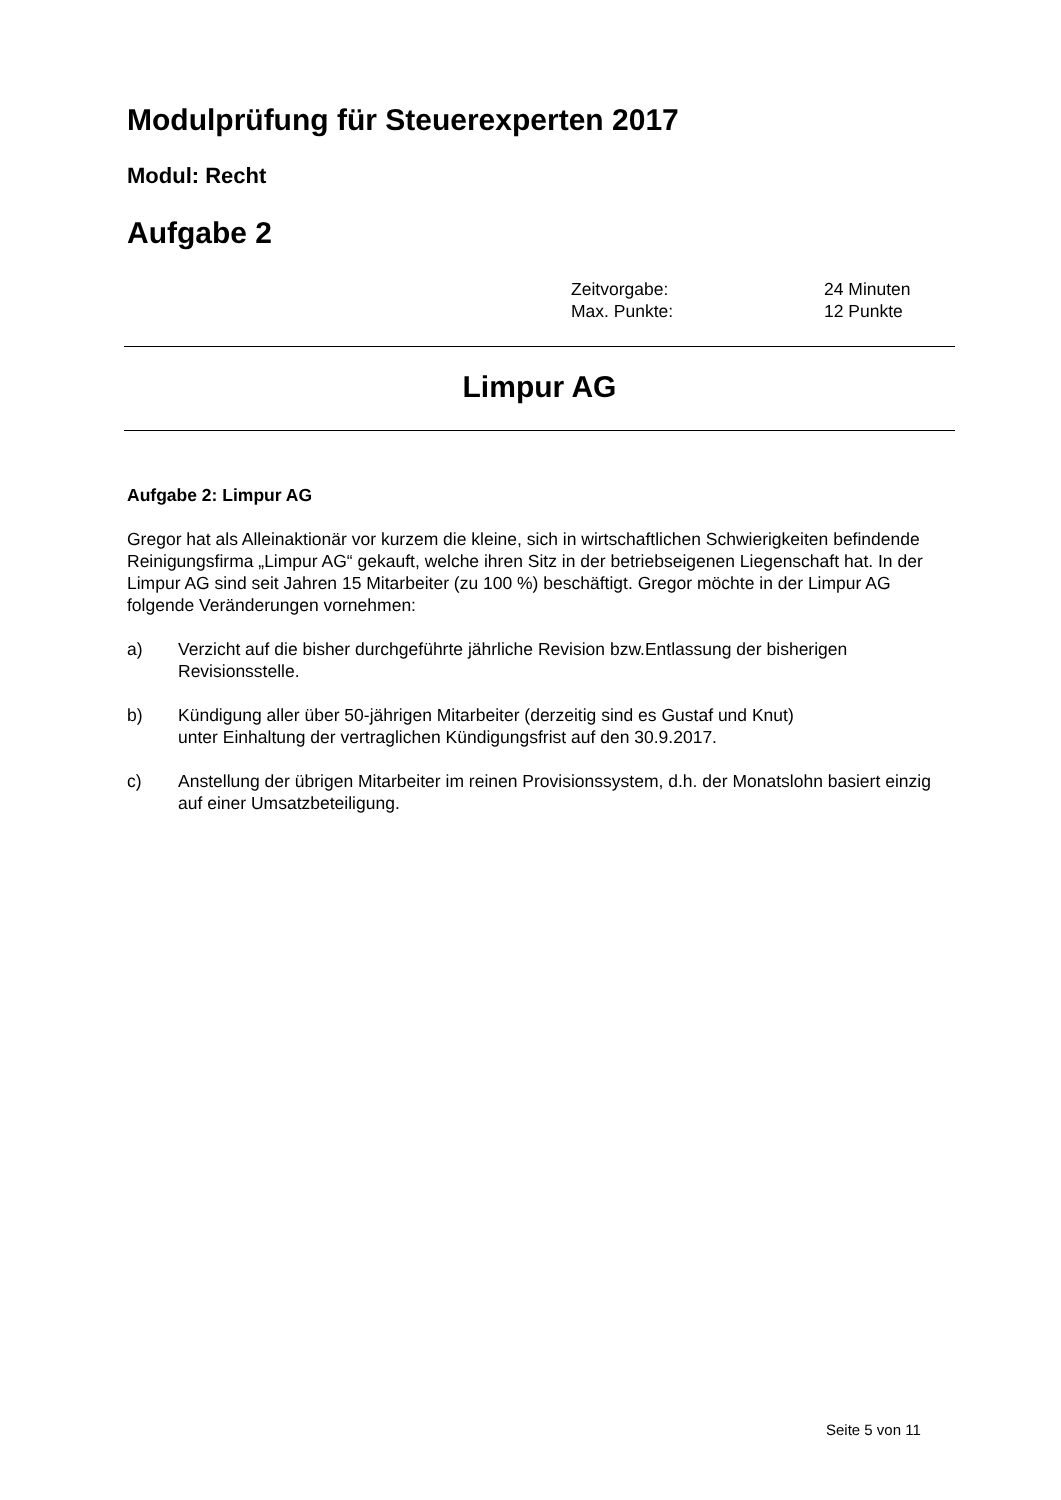Modulprüfung für Steuerexperten 2017
Modul: Recht
Aufgabe 2
Zeitvorgabe: 24 Minuten
Max. Punkte: 12 Punkte
Limpur AG
Aufgabe 2: Limpur AG
Gregor hat als Alleinaktionär vor kurzem die kleine, sich in wirtschaftlichen Schwierigkeiten befindende Reinigungsfirma „Limpur AG“ gekauft, welche ihren Sitz in der betriebseigenen Liegenschaft hat. In der Limpur AG sind seit Jahren 15 Mitarbeiter (zu 100 %) beschäftigt. Gregor möchte in der Limpur AG folgende Veränderungen vornehmen:
a) Verzicht auf die bisher durchgeführte jährliche Revision bzw.Entlassung der bisherigen Revisionsstelle.
b) Kündigung aller über 50-jährigen Mitarbeiter (derzeitig sind es Gustaf und Knut)
unter Einhaltung der vertraglichen Kündigungsfrist auf den 30.9.2017.
c) Anstellung der übrigen Mitarbeiter im reinen Provisionssystem, d.h. der Monatslohn basiert einzig auf einer Umsatzbeteiligung.
Seite 5 von 11